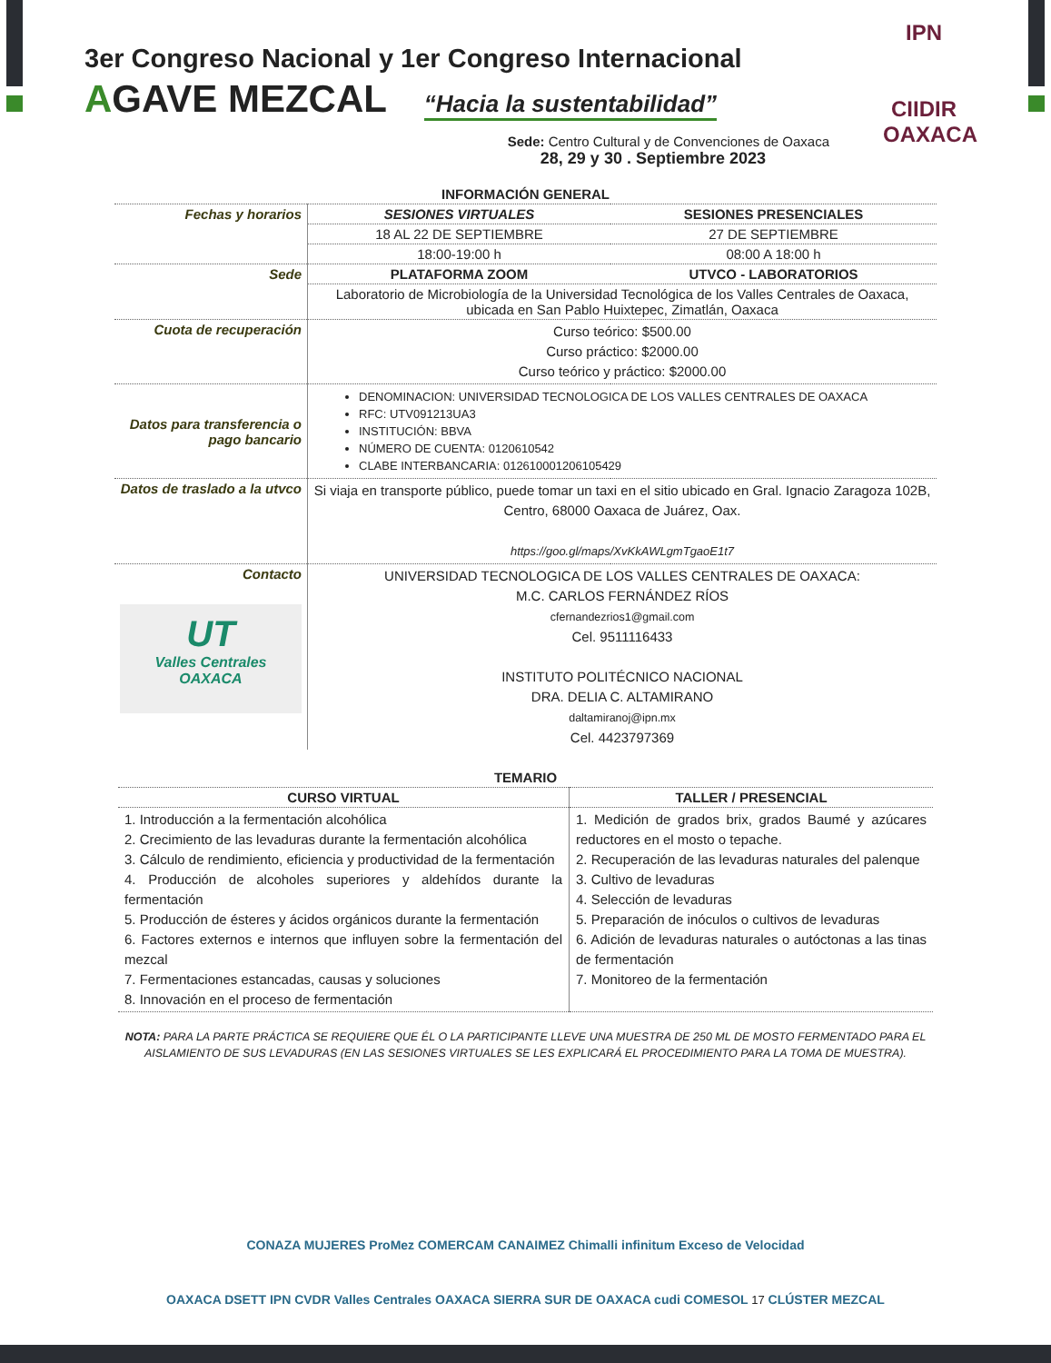3er Congreso Nacional y 1er Congreso Internacional
AGAVE MEZCAL “Hacia la sustentabilidad”
Sede: Centro Cultural y de Convenciones de Oaxaca
28, 29 y 30 . Septiembre 2023
IPN
CIIDIR
OAXACA
INFORMACIÓN GENERAL
| Fechas y horarios | SESIONES VIRTUALES | SESIONES PRESENCIALES |
| | 18 AL 22 DE SEPTIEMBRE | 27 DE SEPTIEMBRE |
| | 18:00-19:00 h | 08:00 A 18:00 h |
| Sede | PLATAFORMA ZOOM | UTVCO - LABORATORIOS |
| | Laboratorio de Microbiología de la Universidad Tecnológica de los Valles Centrales de Oaxaca, ubicada en San Pablo Huixtepec, Zimatlán, Oaxaca | |
| Cuota de recuperación | Curso teórico: $500.00 Curso práctico: $2000.00 Curso teórico y práctico: $2000.00 | |
| Datos para transferencia o pago bancario | DENOMINACION: UNIVERSIDAD TECNOLOGICA DE LOS VALLES CENTRALES DE OAXACA RFC: UTV091213UA3 INSTITUCIÓN: BBVA NÚMERO DE CUENTA: 0120610542 CLABE INTERBANCARIA: 012610001206105429 | |
| Datos de traslado a la utvco | Si viaja en transporte público, puede tomar un taxi en el sitio ubicado en Gral. Ignacio Zaragoza 102B, Centro, 68000 Oaxaca de Juárez, Oax. https://goo.gl/maps/XvKkAWLgmTgaoE1t7 | |
| Contacto UT Valles Centrales OAXACA | UNIVERSIDAD TECNOLOGICA DE LOS VALLES CENTRALES DE OAXACA: M.C. CARLOS FERNÁNDEZ RÍOS cfernandezrios1@gmail.com Cel. 9511116433 INSTITUTO POLITÉCNICO NACIONAL DRA. DELIA C. ALTAMIRANO daltamiranoj@ipn.mx Cel. 4423797369 | |
TEMARIO
| CURSO VIRTUAL | TALLER / PRESENCIAL |
| --- | --- |
| 1. Introducción a la fermentación alcohólica 2. Crecimiento de las levaduras durante la fermentación alcohólica 3. Cálculo de rendimiento, eficiencia y productividad de la fermentación 4. Producción de alcoholes superiores y aldehídos durante la fermentación 5. Producción de ésteres y ácidos orgánicos durante la fermentación 6. Factores externos e internos que influyen sobre la fermentación del mezcal 7. Fermentaciones estancadas, causas y soluciones 8. Innovación en el proceso de fermentación | 1. Medición de grados brix, grados Baumé y azúcares reductores en el mosto o tepache. 2. Recuperación de las levaduras naturales del palenque 3. Cultivo de levaduras 4. Selección de levaduras 5. Preparación de inóculos o cultivos de levaduras 6. Adición de levaduras naturales o autóctonas a las tinas de fermentación 7. Monitoreo de la fermentación |
NOTA: PARA LA PARTE PRÁCTICA SE REQUIERE QUE ÉL O LA PARTICIPANTE LLEVE UNA MUESTRA DE 250 ML DE MOSTO FERMENTADO PARA EL AISLAMIENTO DE SUS LEVADURAS (EN LAS SESIONES VIRTUALES SE LES EXPLICARÁ EL PROCEDIMIENTO PARA LA TOMA DE MUESTRA).
CONAZA MUJERES ProMez COMERCAM CANAIMEZ Chimalli infinitum Exceso de Velocidad
OAXACA DSETT IPN CVDR Valles Centrales OAXACA SIERRA SUR DE OAXACA cudi COMESOL 17 CLÚSTER MEZCAL